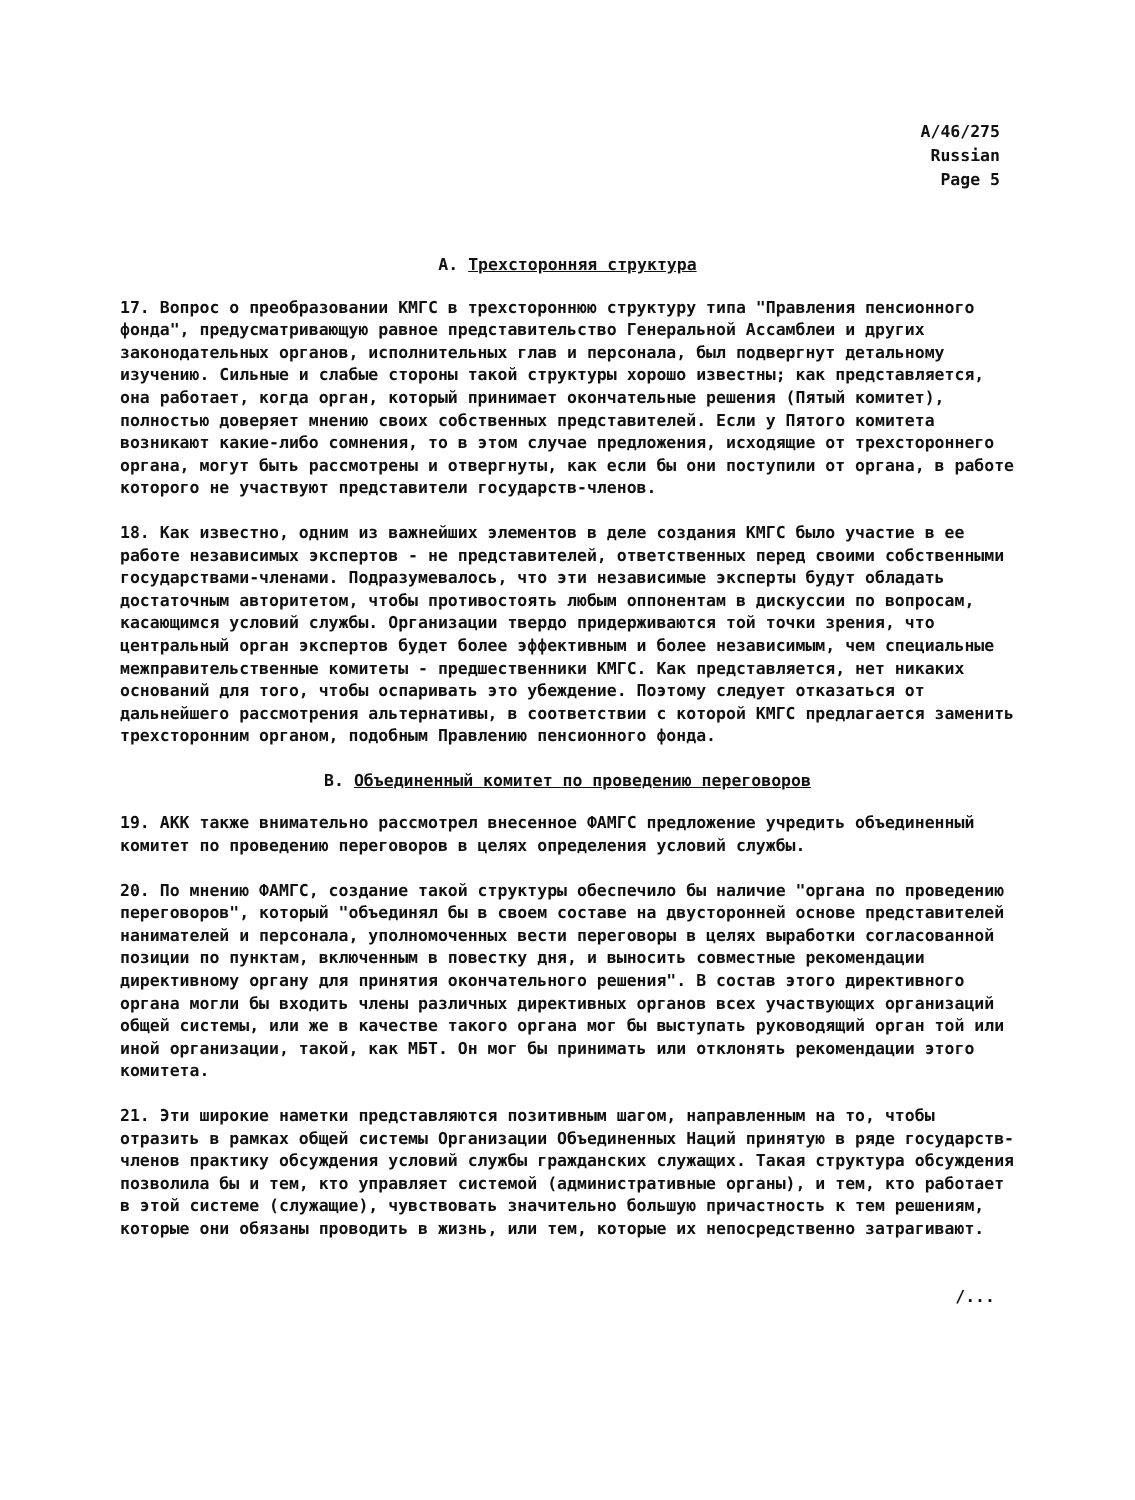A/46/275
Russian
Page 5
A. Трехсторонняя структура
17. Вопрос о преобразовании КМГС в трехстороннюю структуру типа "Правления пенсионного фонда", предусматривающую равное представительство Генеральной Ассамблеи и других законодательных органов, исполнительных глав и персонала, был подвергнут детальному изучению. Сильные и слабые стороны такой структуры хорошо известны; как представляется, она работает, когда орган, который принимает окончательные решения (Пятый комитет), полностью доверяет мнению своих собственных представителей. Если у Пятого комитета возникают какие-либо сомнения, то в этом случае предложения, исходящие от трехстороннего органа, могут быть рассмотрены и отвергнуты, как если бы они поступили от органа, в работе которого не участвуют представители государств-членов.
18. Как известно, одним из важнейших элементов в деле создания КМГС было участие в ее работе независимых экспертов - не представителей, ответственных перед своими собственными государствами-членами. Подразумевалось, что эти независимые эксперты будут обладать достаточным авторитетом, чтобы противостоять любым оппонентам в дискуссии по вопросам, касающимся условий службы. Организации твердо придерживаются той точки зрения, что центральный орган экспертов будет более эффективным и более независимым, чем специальные межправительственные комитеты - предшественники КМГС. Как представляется, нет никаких оснований для того, чтобы оспаривать это убеждение. Поэтому следует отказаться от дальнейшего рассмотрения альтернативы, в соответствии с которой КМГС предлагается заменить трехсторонним органом, подобным Правлению пенсионного фонда.
B. Объединенный комитет по проведению переговоров
19. АКК также внимательно рассмотрел внесенное ФАМГС предложение учредить объединенный комитет по проведению переговоров в целях определения условий службы.
20. По мнению ФАМГС, создание такой структуры обеспечило бы наличие "органа по проведению переговоров", который "объединял бы в своем составе на двусторонней основе представителей нанимателей и персонала, уполномоченных вести переговоры в целях выработки согласованной позиции по пунктам, включенным в повестку дня, и выносить совместные рекомендации директивному органу для принятия окончательного решения". В состав этого директивного органа могли бы входить члены различных директивных органов всех участвующих организаций общей системы, или же в качестве такого органа мог бы выступать руководящий орган той или иной организации, такой, как МБТ. Он мог бы принимать или отклонять рекомендации этого комитета.
21. Эти широкие наметки представляются позитивным шагом, направленным на то, чтобы отразить в рамках общей системы Организации Объединенных Наций принятую в ряде государств-членов практику обсуждения условий службы гражданских служащих. Такая структура обсуждения позволила бы и тем, кто управляет системой (административные органы), и тем, кто работает в этой системе (служащие), чувствовать значительно большую причастность к тем решениям, которые они обязаны проводить в жизнь, или тем, которые их непосредственно затрагивают.
/...